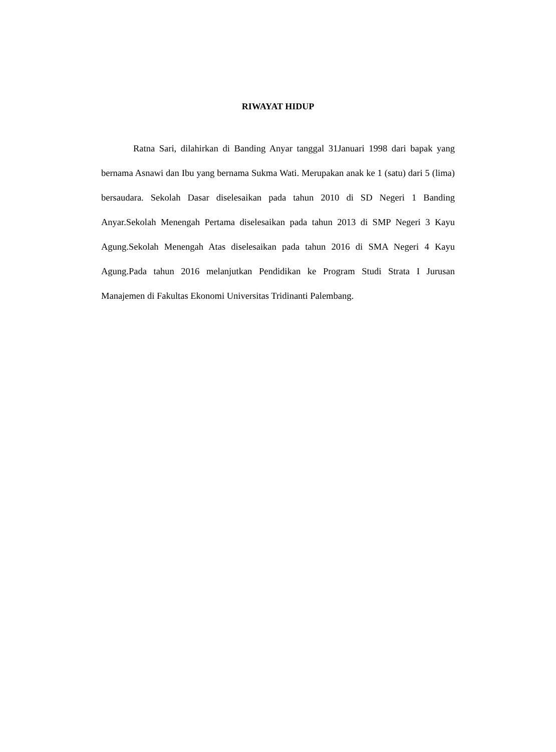RIWAYAT HIDUP
Ratna Sari, dilahirkan di Banding Anyar tanggal 31Januari 1998 dari bapak yang bernama Asnawi dan Ibu yang bernama Sukma Wati. Merupakan anak ke 1 (satu) dari 5 (lima) bersaudara. Sekolah Dasar diselesaikan pada tahun 2010 di SD Negeri 1 Banding Anyar.Sekolah Menengah Pertama diselesaikan pada tahun 2013 di SMP Negeri 3 Kayu Agung.Sekolah Menengah Atas diselesaikan pada tahun 2016 di SMA Negeri 4 Kayu Agung.Pada tahun 2016 melanjutkan Pendidikan ke Program Studi Strata I Jurusan Manajemen di Fakultas Ekonomi Universitas Tridinanti Palembang.